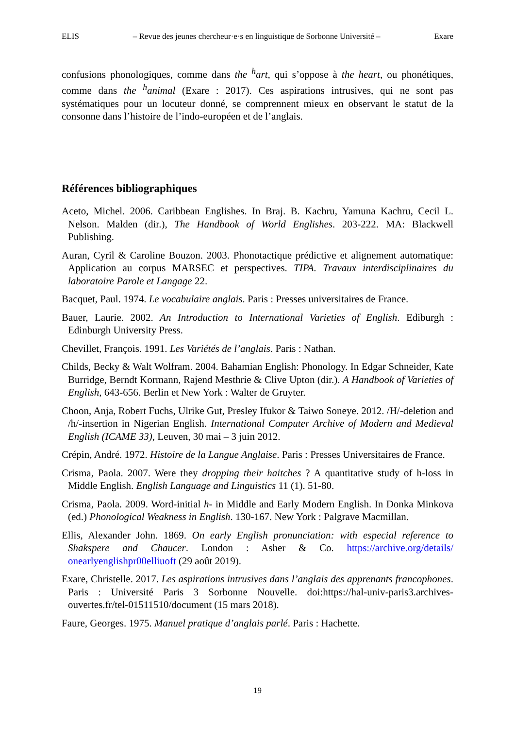ELIS – Revue des jeunes chercheur·e·s en linguistique de Sorbonne Université – Exare
confusions phonologiques, comme dans the <sup>h</sup>art, qui s’oppose à the heart, ou phonétiques, comme dans the <sup>h</sup>animal (Exare : 2017). Ces aspirations intrusives, qui ne sont pas systématiques pour un locuteur donné, se comprennent mieux en observant le statut de la consonne dans l’histoire de l’indo-européen et de l’anglais.
Références bibliographiques
Aceto, Michel. 2006. Caribbean Englishes. In Braj. B. Kachru, Yamuna Kachru, Cecil L. Nelson. Malden (dir.), The Handbook of World Englishes. 203-222. MA: Blackwell Publishing.
Auran, Cyril & Caroline Bouzon. 2003. Phonotactique prédictive et alignement automatique: Application au corpus MARSEC et perspectives. TIPA. Travaux interdisciplinaires du laboratoire Parole et Langage 22.
Bacquet, Paul. 1974. Le vocabulaire anglais. Paris : Presses universitaires de France.
Bauer, Laurie. 2002. An Introduction to International Varieties of English. Ediburgh : Edinburgh University Press.
Chevillet, François. 1991. Les Variétés de l’anglais. Paris : Nathan.
Childs, Becky & Walt Wolfram. 2004. Bahamian English: Phonology. In Edgar Schneider, Kate Burridge, Berndt Kormann, Rajend Mesthrie & Clive Upton (dir.). A Handbook of Varieties of English, 643-656. Berlin et New York : Walter de Gruyter.
Choon, Anja, Robert Fuchs, Ulrike Gut, Presley Ifukor & Taiwo Soneye. 2012. /H/-deletion and /h/-insertion in Nigerian English. International Computer Archive of Modern and Medieval English (ICAME 33), Leuven, 30 mai – 3 juin 2012.
Crépin, André. 1972. Histoire de la Langue Anglaise. Paris : Presses Universitaires de France.
Crisma, Paola. 2007. Were they dropping their haitches ? A quantitative study of h-loss in Middle English. English Language and Linguistics 11 (1). 51-80.
Crisma, Paola. 2009. Word-initial h- in Middle and Early Modern English. In Donka Minkova (ed.) Phonological Weakness in English. 130-167. New York : Palgrave Macmillan.
Ellis, Alexander John. 1869. On early English pronunciation: with especial reference to Shakspere and Chaucer. London : Asher & Co. https://archive.org/details/ onearlyenglishpr00elliuoft (29 août 2019).
Exare, Christelle. 2017. Les aspirations intrusives dans l’anglais des apprenants francophones. Paris : Université Paris 3 Sorbonne Nouvelle. doi:https://hal-univ-paris3.archives-ouvertes.fr/tel-01511510/document (15 mars 2018).
Faure, Georges. 1975. Manuel pratique d’anglais parlé. Paris : Hachette.
19